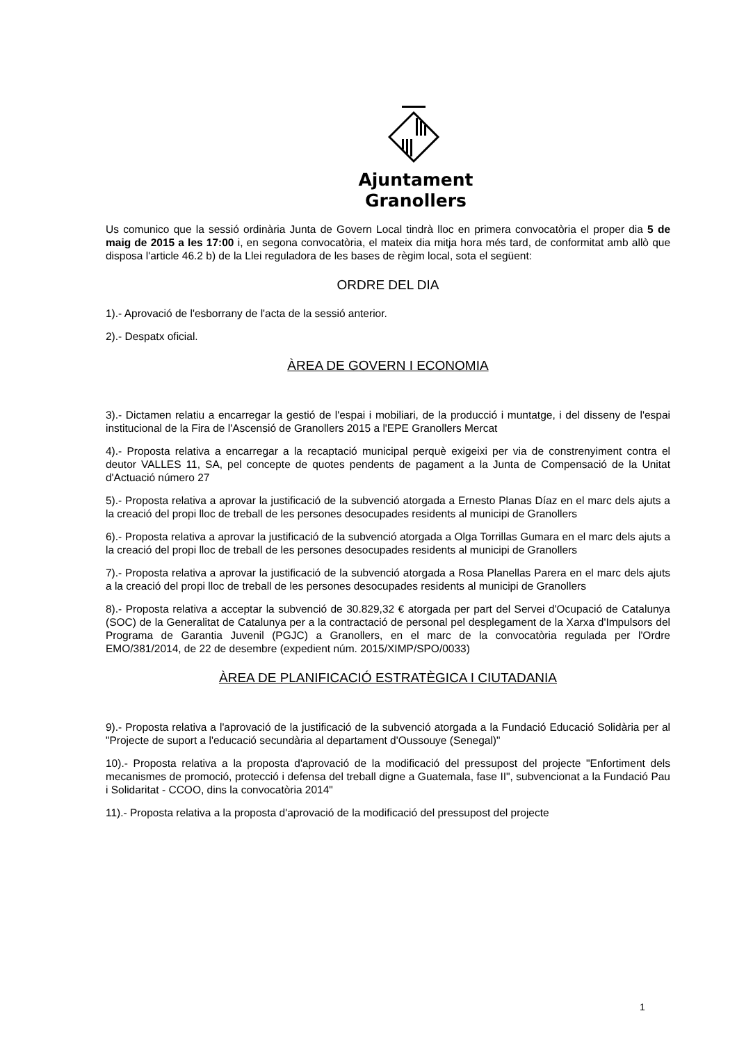Ajuntament
Granollers
Us comunico que la sessió ordinària Junta de Govern Local tindrà lloc en primera convocatòria el proper dia 5 de maig de 2015 a les 17:00 i, en segona convocatòria, el mateix dia mitja hora més tard, de conformitat amb allò que disposa l'article 46.2 b) de la Llei reguladora de les bases de règim local, sota el següent:
ORDRE DEL DIA
1).- Aprovació de l'esborrany de l'acta de la sessió anterior.
2).- Despatx oficial.
ÀREA DE GOVERN I ECONOMIA
3).- Dictamen relatiu a encarregar la gestió de l'espai i mobiliari, de la producció i muntatge, i del disseny de l'espai institucional de la Fira de l'Ascensió de Granollers 2015 a l'EPE Granollers Mercat
4).- Proposta relativa a encarregar a la recaptació municipal perquè exigeixi per via de constrenyiment contra el deutor VALLES 11, SA, pel concepte de quotes pendents de pagament a la Junta de Compensació de la Unitat d'Actuació número 27
5).- Proposta relativa a aprovar la justificació de la subvenció atorgada a Ernesto Planas Díaz en el marc dels ajuts a la creació del propi lloc de treball de les persones desocupades residents al municipi de Granollers
6).- Proposta relativa a aprovar la justificació de la subvenció atorgada a Olga Torrillas Gumara en el marc dels ajuts a la creació del propi lloc de treball de les persones desocupades residents al municipi de Granollers
7).- Proposta relativa a aprovar la justificació de la subvenció atorgada a Rosa Planellas Parera en el marc dels ajuts a la creació del propi lloc de treball de les persones desocupades residents al municipi de Granollers
8).- Proposta relativa a acceptar la subvenció de 30.829,32 € atorgada per part del Servei d'Ocupació de Catalunya (SOC) de la Generalitat de Catalunya per a la contractació de personal pel desplegament de la Xarxa d'Impulsors del Programa de Garantia Juvenil (PGJC) a Granollers, en el marc de la convocatòria regulada per l'Ordre EMO/381/2014, de 22 de desembre (expedient núm. 2015/XIMP/SPO/0033)
ÀREA DE PLANIFICACIÓ ESTRATÈGICA I CIUTADANIA
9).- Proposta relativa a l'aprovació de la justificació de la subvenció atorgada a la Fundació Educació Solidària per al "Projecte de suport a l'educació secundària al departament d'Oussouye (Senegal)"
10).- Proposta relativa a la proposta d'aprovació de la modificació del pressupost del projecte "Enfortiment dels mecanismes de promoció, protecció i defensa del treball digne a Guatemala, fase II", subvencionat a la Fundació Pau i Solidaritat - CCOO, dins la convocatòria 2014"
11).- Proposta relativa a la proposta d'aprovació de la modificació del pressupost del projecte
1